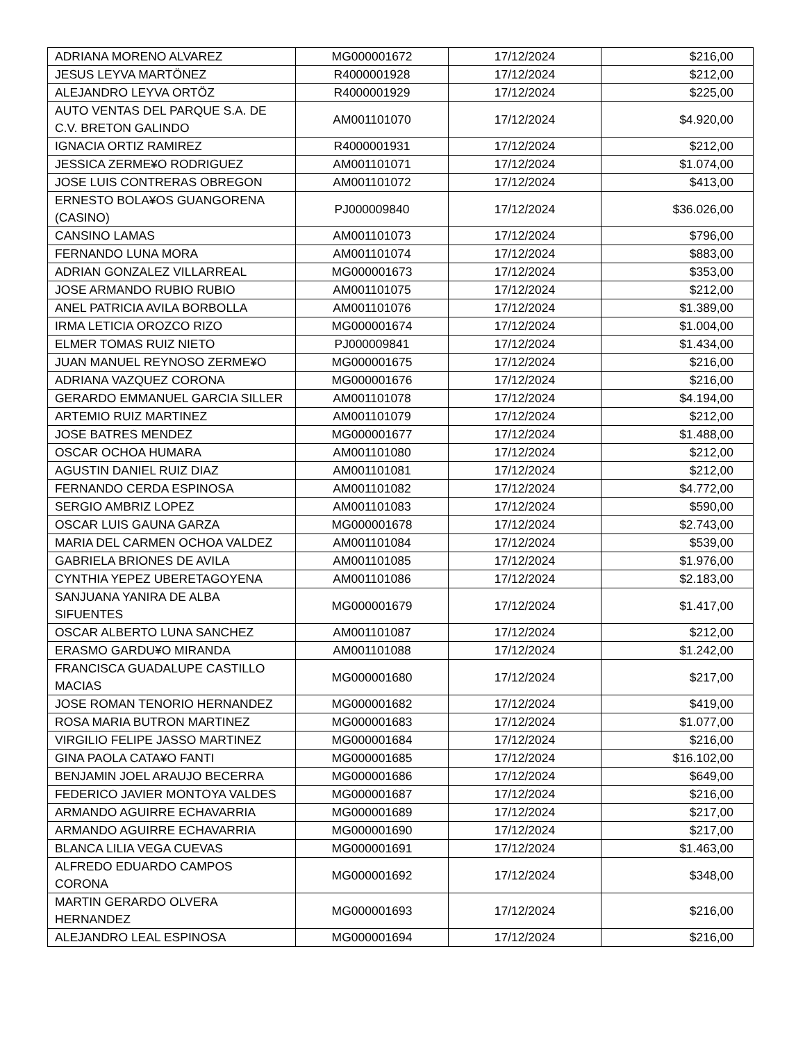| ADRIANA MORENO ALVAREZ | MG000001672 | 17/12/2024 | $216,00 |
| JESUS LEYVA MARTÖNEZ | R4000001928 | 17/12/2024 | $212,00 |
| ALEJANDRO LEYVA ORTÖZ | R4000001929 | 17/12/2024 | $225,00 |
| AUTO VENTAS DEL PARQUE S.A. DE C.V. BRETON GALINDO | AM001101070 | 17/12/2024 | $4.920,00 |
| IGNACIA ORTIZ RAMIREZ | R4000001931 | 17/12/2024 | $212,00 |
| JESSICA ZERME¥O RODRIGUEZ | AM001101071 | 17/12/2024 | $1.074,00 |
| JOSE LUIS CONTRERAS OBREGON | AM001101072 | 17/12/2024 | $413,00 |
| ERNESTO BOLA¥OS GUANGORENA (CASINO) | PJ000009840 | 17/12/2024 | $36.026,00 |
| CANSINO LAMAS | AM001101073 | 17/12/2024 | $796,00 |
| FERNANDO LUNA MORA | AM001101074 | 17/12/2024 | $883,00 |
| ADRIAN GONZALEZ VILLARREAL | MG000001673 | 17/12/2024 | $353,00 |
| JOSE ARMANDO RUBIO RUBIO | AM001101075 | 17/12/2024 | $212,00 |
| ANEL PATRICIA AVILA BORBOLLA | AM001101076 | 17/12/2024 | $1.389,00 |
| IRMA LETICIA OROZCO RIZO | MG000001674 | 17/12/2024 | $1.004,00 |
| ELMER TOMAS RUIZ NIETO | PJ000009841 | 17/12/2024 | $1.434,00 |
| JUAN MANUEL REYNOSO ZERME¥O | MG000001675 | 17/12/2024 | $216,00 |
| ADRIANA VAZQUEZ CORONA | MG000001676 | 17/12/2024 | $216,00 |
| GERARDO EMMANUEL GARCIA SILLER | AM001101078 | 17/12/2024 | $4.194,00 |
| ARTEMIO RUIZ MARTINEZ | AM001101079 | 17/12/2024 | $212,00 |
| JOSE BATRES MENDEZ | MG000001677 | 17/12/2024 | $1.488,00 |
| OSCAR OCHOA HUMARA | AM001101080 | 17/12/2024 | $212,00 |
| AGUSTIN DANIEL RUIZ DIAZ | AM001101081 | 17/12/2024 | $212,00 |
| FERNANDO CERDA ESPINOSA | AM001101082 | 17/12/2024 | $4.772,00 |
| SERGIO AMBRIZ LOPEZ | AM001101083 | 17/12/2024 | $590,00 |
| OSCAR LUIS GAUNA GARZA | MG000001678 | 17/12/2024 | $2.743,00 |
| MARIA DEL CARMEN OCHOA VALDEZ | AM001101084 | 17/12/2024 | $539,00 |
| GABRIELA BRIONES DE AVILA | AM001101085 | 17/12/2024 | $1.976,00 |
| CYNTHIA YEPEZ UBERETAGOYENA | AM001101086 | 17/12/2024 | $2.183,00 |
| SANJUANA YANIRA DE ALBA SIFUENTES | MG000001679 | 17/12/2024 | $1.417,00 |
| OSCAR ALBERTO LUNA SANCHEZ | AM001101087 | 17/12/2024 | $212,00 |
| ERASMO GARDU¥O MIRANDA | AM001101088 | 17/12/2024 | $1.242,00 |
| FRANCISCA GUADALUPE CASTILLO MACIAS | MG000001680 | 17/12/2024 | $217,00 |
| JOSE ROMAN TENORIO HERNANDEZ | MG000001682 | 17/12/2024 | $419,00 |
| ROSA MARIA BUTRON MARTINEZ | MG000001683 | 17/12/2024 | $1.077,00 |
| VIRGILIO FELIPE JASSO MARTINEZ | MG000001684 | 17/12/2024 | $216,00 |
| GINA PAOLA CATA¥O FANTI | MG000001685 | 17/12/2024 | $16.102,00 |
| BENJAMIN JOEL ARAUJO BECERRA | MG000001686 | 17/12/2024 | $649,00 |
| FEDERICO JAVIER MONTOYA VALDES | MG000001687 | 17/12/2024 | $216,00 |
| ARMANDO AGUIRRE ECHAVARRIA | MG000001689 | 17/12/2024 | $217,00 |
| ARMANDO AGUIRRE ECHAVARRIA | MG000001690 | 17/12/2024 | $217,00 |
| BLANCA LILIA VEGA CUEVAS | MG000001691 | 17/12/2024 | $1.463,00 |
| ALFREDO EDUARDO CAMPOS CORONA | MG000001692 | 17/12/2024 | $348,00 |
| MARTIN GERARDO OLVERA HERNANDEZ | MG000001693 | 17/12/2024 | $216,00 |
| ALEJANDRO LEAL ESPINOSA | MG000001694 | 17/12/2024 | $216,00 |